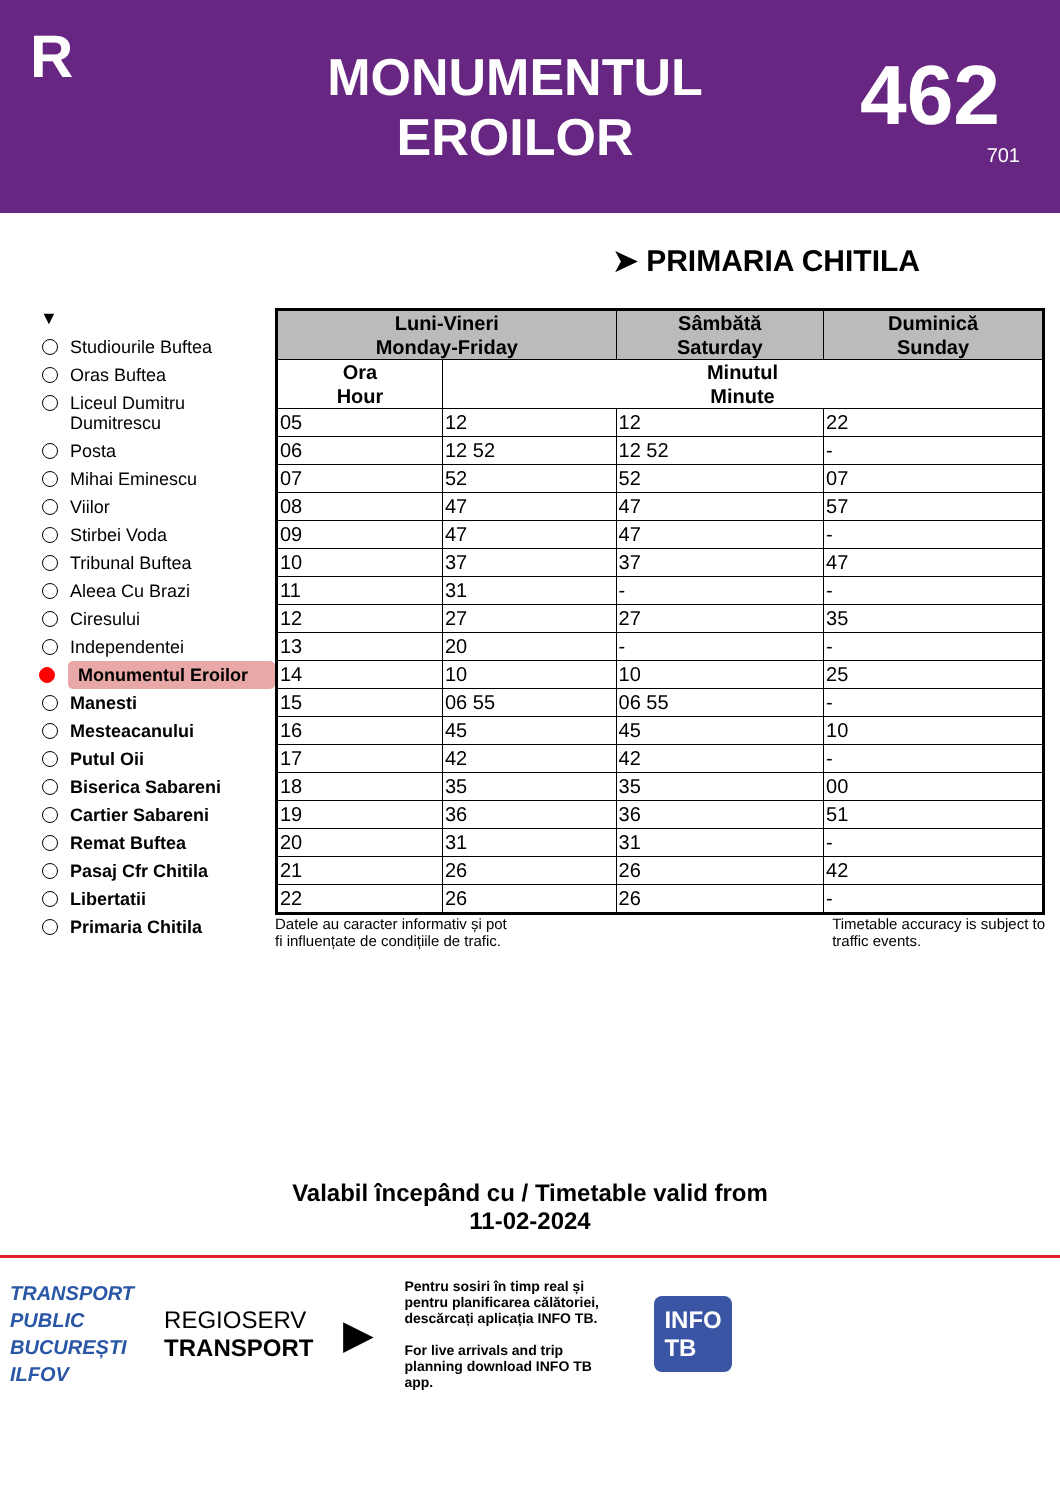R
MONUMENTUL
EROILOR
462
701
➤ PRIMARIA CHITILA
▼
Studiourile Buftea
Oras Buftea
Liceul Dumitru Dumitrescu
Posta
Mihai Eminescu
Viilor
Stirbei Voda
Tribunal Buftea
Aleea Cu Brazi
Ciresului
Independentei
Monumentul Eroilor
Manesti
Mesteacanului
Putul Oii
Biserica Sabareni
Cartier Sabareni
Remat Buftea
Pasaj Cfr Chitila
Libertatii
Primaria Chitila
| Luni-Vineri Monday-Friday | | Sâmbătă Saturday | Duminică Sunday |
| --- | --- | --- | --- |
| Ora Hour | Minutul Minute | | |
| 05 | 12 | 12 | 22 |
| 06 | 12 52 | 12 52 | - |
| 07 | 52 | 52 | 07 |
| 08 | 47 | 47 | 57 |
| 09 | 47 | 47 | - |
| 10 | 37 | 37 | 47 |
| 11 | 31 | - | - |
| 12 | 27 | 27 | 35 |
| 13 | 20 | - | - |
| 14 | 10 | 10 | 25 |
| 15 | 06 55 | 06 55 | - |
| 16 | 45 | 45 | 10 |
| 17 | 42 | 42 | - |
| 18 | 35 | 35 | 00 |
| 19 | 36 | 36 | 51 |
| 20 | 31 | 31 | - |
| 21 | 26 | 26 | 42 |
| 22 | 26 | 26 | - |
Datele au caracter informativ și pot
fi influențate de condițiile de trafic. Timetable accuracy is subject to
traffic events.
Valabil începând cu / Timetable valid from
11-02-2024
TRANSPORT
PUBLIC
BUCUREȘTI
ILFOV
REGIOSERV
TRANSPORT
▶
Pentru sosiri în timp real și pentru planificarea călătoriei, descărcați aplicația INFO TB.
For live arrivals and trip planning download INFO TB app.
INFO
TB